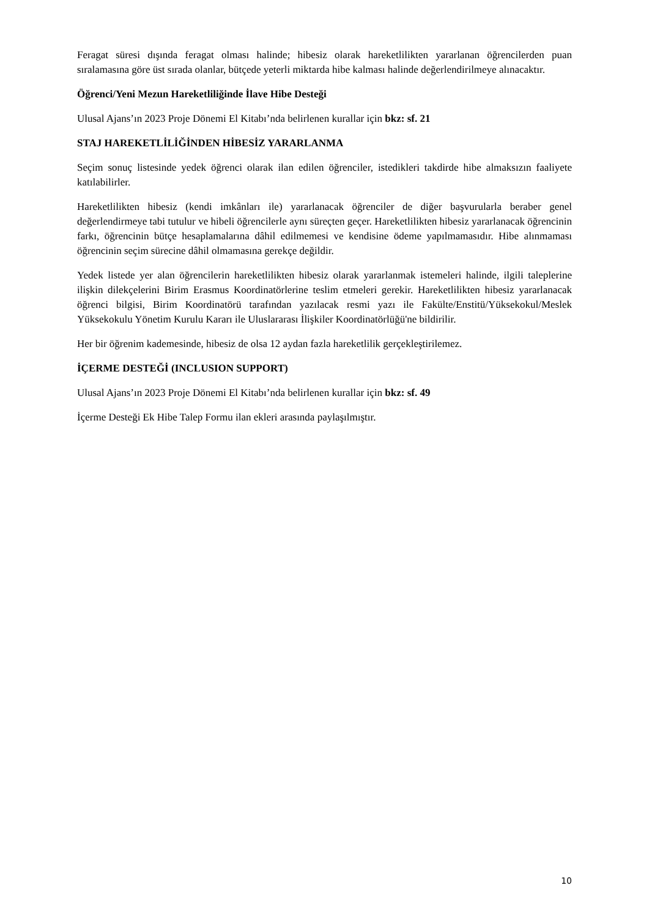Feragat süresi dışında feragat olması halinde; hibesiz olarak hareketlilikten yararlanan öğrencilerden puan sıralamasına göre üst sırada olanlar, bütçede yeterli miktarda hibe kalması halinde değerlendirilmeye alınacaktır.
Öğrenci/Yeni Mezun Hareketliliğinde İlave Hibe Desteği
Ulusal Ajans’ın 2023 Proje Dönemi El Kitabı’nda belirlenen kurallar için bkz: sf. 21
STAJ HAREKETLİLİĞİNDEN HİBESİZ YARARLANMA
Seçim sonuç listesinde yedek öğrenci olarak ilan edilen öğrenciler, istedikleri takdirde hibe almaksızın faaliyete katılabilirler.
Hareketlilikten hibesiz (kendi imkânları ile) yararlanacak öğrenciler de diğer başvurularla beraber genel değerlendirmeye tabi tutulur ve hibeli öğrencilerle aynı süreçten geçer. Hareketlilikten hibesiz yararlanacak öğrencinin farkı, öğrencinin bütçe hesaplamalarına dâhil edilmemesi ve kendisine ödeme yapılmamasıdır. Hibe alınmaması öğrencinin seçim sürecine dâhil olmamasına gerekçe değildir.
Yedek listede yer alan öğrencilerin hareketlilikten hibesiz olarak yararlanmak istemeleri halinde, ilgili taleplerine ilişkin dilekçelerini Birim Erasmus Koordinatörlerine teslim etmeleri gerekir. Hareketlilikten hibesiz yararlanacak öğrenci bilgisi, Birim Koordinatörü tarafından yazılacak resmi yazı ile Fakülte/Enstitü/Yüksekokul/Meslek Yüksekokulu Yönetim Kurulu Kararı ile Uluslararası İlişkiler Koordinatörlüğü'ne bildirilir.
Her bir öğrenim kademesinde, hibesiz de olsa 12 aydan fazla hareketlilik gerçekleştirilemez.
İÇERME DESTEĞİ (INCLUSION SUPPORT)
Ulusal Ajans’ın 2023 Proje Dönemi El Kitabı’nda belirlenen kurallar için bkz: sf. 49
İçerme Desteği Ek Hibe Talep Formu ilan ekleri arasında paylaşılmıştır.
10